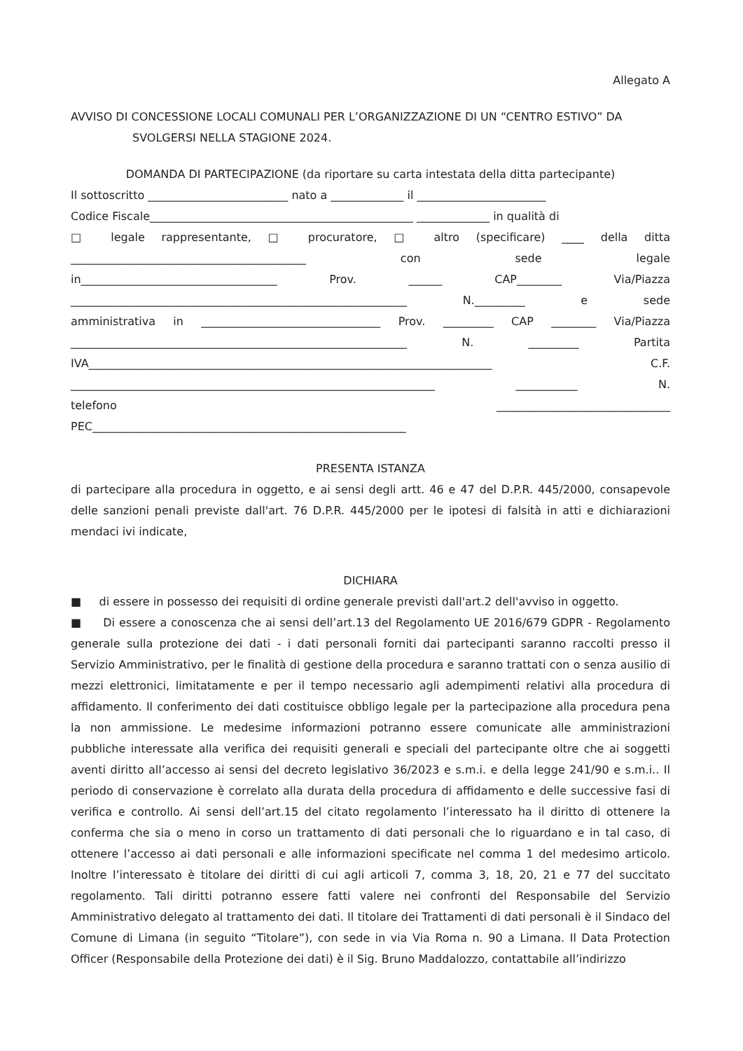Allegato A
AVVISO DI CONCESSIONE LOCALI COMUNALI PER L’ORGANIZZAZIONE DI UN “CENTRO ESTIVO” DA
SVOLGERSI NELLA STAGIONE 2024.
DOMANDA DI PARTECIPAZIONE (da riportare su carta intestata della ditta partecipante)
Il sottoscritto _________________________ nato a _____________ il _______________________
Codice Fiscale_______________________________________________ _____________ in qualità di
□ legale rappresentante, □ procuratore, □ altro (specificare) ____ della ditta
__________________________________________ con sede legale
in___________________________________ Prov. ______ CAP________ Via/Piazza
____________________________________________________________ N._________ e sede
amministrativa in ________________________________ Prov. _________ CAP ________ Via/Piazza
____________________________________________________________ N. _________ Partita
IVA________________________________________________________________________ C.F.
_________________________________________________________________ ___________ N.
telefono _______________________________
PEC________________________________________________________
PRESENTA ISTANZA
di partecipare alla procedura in oggetto, e ai sensi degli artt. 46 e 47 del D.P.R. 445/2000, consapevole delle sanzioni penali previste dall'art. 76 D.P.R. 445/2000 per le ipotesi di falsità in atti e dichiarazioni mendaci ivi indicate,
DICHIARA
■ di essere in possesso dei requisiti di ordine generale previsti dall'art.2 dell'avviso in oggetto.
■ Di essere a conoscenza che ai sensi dell’art.13 del Regolamento UE 2016/679 GDPR - Regolamento generale sulla protezione dei dati - i dati personali forniti dai partecipanti saranno raccolti presso il Servizio Amministrativo, per le finalità di gestione della procedura e saranno trattati con o senza ausilio di mezzi elettronici, limitatamente e per il tempo necessario agli adempimenti relativi alla procedura di affidamento. Il conferimento dei dati costituisce obbligo legale per la partecipazione alla procedura pena la non ammissione. Le medesime informazioni potranno essere comunicate alle amministrazioni pubbliche interessate alla verifica dei requisiti generali e speciali del partecipante oltre che ai soggetti aventi diritto all’accesso ai sensi del decreto legislativo 36/2023 e s.m.i. e della legge 241/90 e s.m.i.. Il periodo di conservazione è correlato alla durata della procedura di affidamento e delle successive fasi di verifica e controllo. Ai sensi dell’art.15 del citato regolamento l’interessato ha il diritto di ottenere la conferma che sia o meno in corso un trattamento di dati personali che lo riguardano e in tal caso, di ottenere l’accesso ai dati personali e alle informazioni specificate nel comma 1 del medesimo articolo. Inoltre l’interessato è titolare dei diritti di cui agli articoli 7, comma 3, 18, 20, 21 e 77 del succitato regolamento. Tali diritti potranno essere fatti valere nei confronti del Responsabile del Servizio Amministrativo delegato al trattamento dei dati. Il titolare dei Trattamenti di dati personali è il Sindaco del Comune di Limana (in seguito “Titolare”), con sede in via Via Roma n. 90 a Limana. Il Data Protection Officer (Responsabile della Protezione dei dati) è il Sig. Bruno Maddalozzo, contattabile all’indirizzo